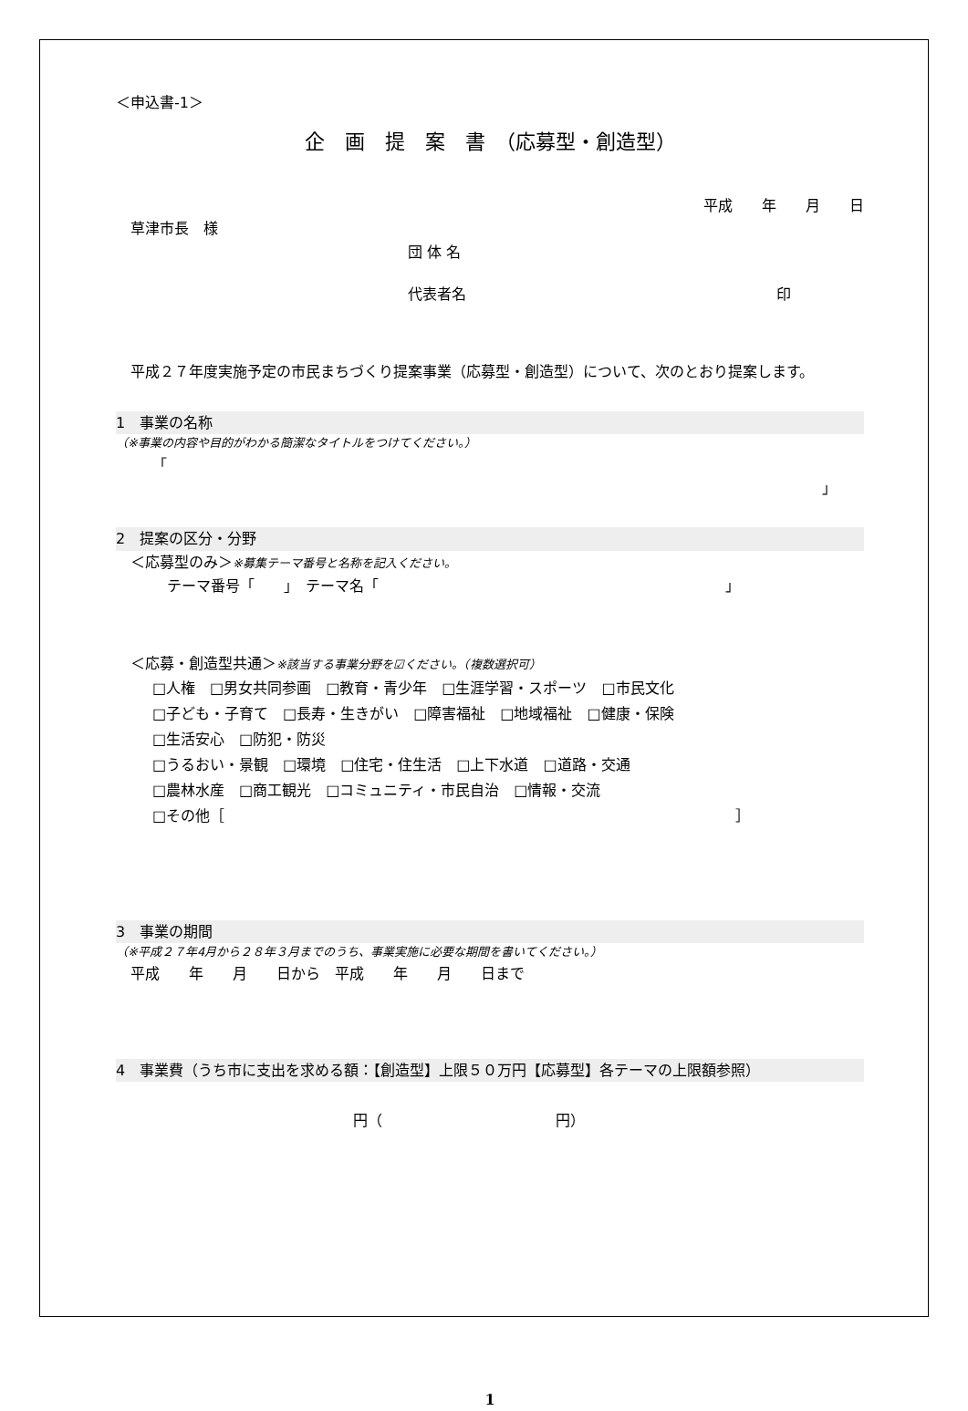＜申込書-1＞
企　画　提　案　書　（応募型・創造型）
平成　　年　　月　　日
　草津市長　様
団 体 名
代表者名 印
　平成２７年度実施予定の市民まちづくり提案事業（応募型・創造型）について、次のとおり提案します。
1　事業の名称
（※事業の内容や目的がわかる簡潔なタイトルをつけてください。）
「
」
2　提案の区分・分野
　＜応募型のみ＞※募集テーマ番号と名称を記入ください。
　テーマ番号「　　」　テーマ名「 」
　＜応募・創造型共通＞※該当する事業分野を☑ください。（複数選択可）
□人権　□男女共同参画　□教育・青少年　□生涯学習・スポーツ　□市民文化
□子ども・子育て　□長寿・生きがい　□障害福祉　□地域福祉　□健康・保険
□生活安心　□防犯・防災
□うるおい・景観　□環境　□住宅・住生活　□上下水道　□道路・交通
□農林水産　□商工観光　□コミュニティ・市民自治　□情報・交流
□その他［ ］
3　事業の期間
（※平成２７年4月から２８年３月までのうち、事業実施に必要な期間を書いてください。）
　平成　　年　　月　　日から　平成　　年　　月　　日まで
4　事業費（うち市に支出を求める額：【創造型】上限５０万円【応募型】各テーマの上限額参照）
円（ 円）
1